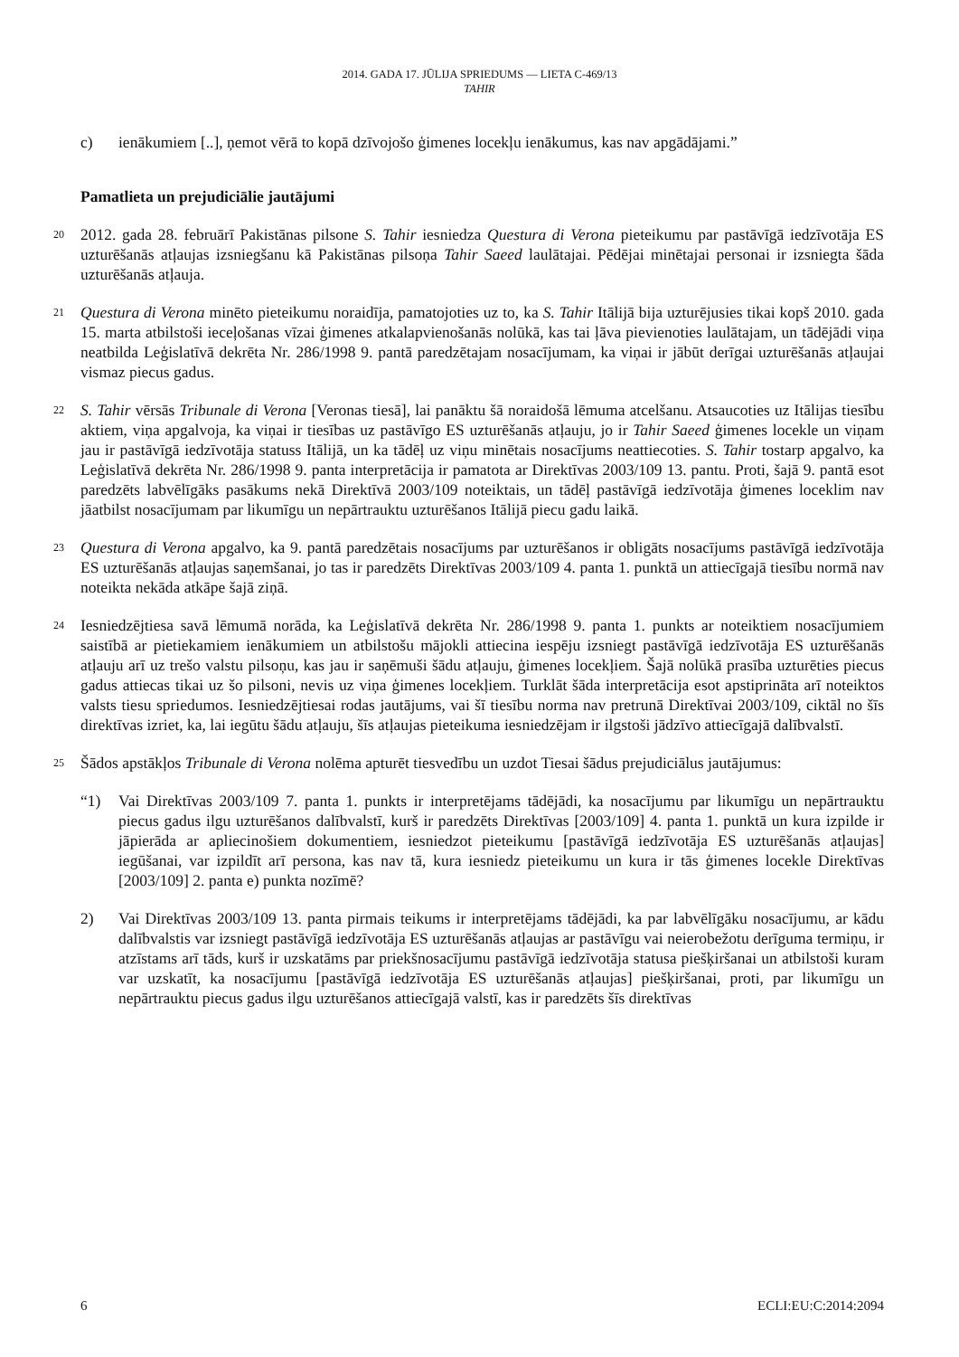2014. GADA 17. JŪLIJA SPRIEDUMS — LIETA C-469/13
TAHIR
c) ienākumiem [..], ņemot vērā to kopā dzīvojošo ģimenes locekļu ienākumus, kas nav apgādājami.”
Pamatlieta un prejudiciālie jautājumi
20
2012. gada 28. februārī Pakistānas pilsone S. Tahir iesniedza Questura di Verona pieteikumu par pastāvīgā iedzīvotāja ES uzturēšanās atļaujas izsniegšanu kā Pakistānas pilsoņa Tahir Saeed laulātajai. Pēdējai minētajai personai ir izsniegta šāda uzturēšanās atļauja.
21
Questura di Verona minēto pieteikumu noraidīja, pamatojoties uz to, ka S. Tahir Itālijā bija uzturējusies tikai kopš 2010. gada 15. marta atbilstoši ieceļošanas vīzai ģimenes atkalapvienošanās nolūkā, kas tai ļāva pievienoties laulātajam, un tādējādi viņa neatbilda Leģislatīvā dekrēta Nr. 286/1998 9. pantā paredzētajam nosacījumam, ka viņai ir jābūt derīgai uzturēšanās atļaujai vismaz piecus gadus.
22
S. Tahir vērsās Tribunale di Verona [Veronas tiesā], lai panāktu šā noraidošā lēmuma atcelšanu. Atsaucoties uz Itālijas tiesību aktiem, viņa apgalvoja, ka viņai ir tiesības uz pastāvīgo ES uzturēšanās atļauju, jo ir Tahir Saeed ģimenes locekle un viņam jau ir pastāvīgā iedzīvotāja statuss Itālijā, un ka tādēļ uz viņu minētais nosacījums neattiecoties. S. Tahir tostarp apgalvo, ka Leģislatīvā dekrēta Nr. 286/1998 9. panta interpretācija ir pamatota ar Direktīvas 2003/109 13. pantu. Proti, šajā 9. pantā esot paredzēts labvēlīgāks pasākums nekā Direktīvā 2003/109 noteiktais, un tādēļ pastāvīgā iedzīvotāja ģimenes loceklim nav jāatbilst nosacījumam par likumīgu un nepārtrauktu uzturēšanos Itālijā piecu gadu laikā.
23
Questura di Verona apgalvo, ka 9. pantā paredzētais nosacījums par uzturēšanos ir obligāts nosacījums pastāvīgā iedzīvotāja ES uzturēšanās atļaujas saņemšanai, jo tas ir paredzēts Direktīvas 2003/109 4. panta 1. punktā un attiecīgajā tiesību normā nav noteikta nekāda atkāpe šajā ziņā.
24
Iesniedzējtiesa savā lēmumā norāda, ka Leģislatīvā dekrēta Nr. 286/1998 9. panta 1. punkts ar noteiktiem nosacījumiem saistībā ar pietiekamiem ienākumiem un atbilstošu mājokli attiecina iespēju izsniegt pastāvīgā iedzīvotāja ES uzturēšanās atļauju arī uz trešo valstu pilsoņu, kas jau ir saņēmuši šādu atļauju, ģimenes locekļiem. Šajā nolūkā prasība uzturēties piecus gadus attiecas tikai uz šo pilsoni, nevis uz viņa ģimenes locekļiem. Turklāt šāda interpretācija esot apstiprināta arī noteiktos valsts tiesu spriedumos. Iesniedzējtiesai rodas jautājums, vai šī tiesību norma nav pretrunā Direktīvai 2003/109, ciktāl no šīs direktīvas izriet, ka, lai iegūtu šādu atļauju, šīs atļaujas pieteikuma iesniedzējam ir ilgstoši jādzīvo attiecīgajā dalībvalstī.
25
Šādos apstākļos Tribunale di Verona nolēma apturēt tiesvedību un uzdot Tiesai šādus prejudiciālus jautājumus:
“1) Vai Direktīvas 2003/109 7. panta 1. punkts ir interpretējams tādējādi, ka nosacījumu par likumīgu un nepārtrauktu piecus gadus ilgu uzturēšanos dalībvalstī, kurš ir paredzēts Direktīvas [2003/109] 4. panta 1. punktā un kura izpilde ir jāpierāda ar apliecinošiem dokumentiem, iesniedzot pieteikumu [pastāvīgā iedzīvotāja ES uzturēšanās atļaujas] iegūšanai, var izpildīt arī persona, kas nav tā, kura iesniedz pieteikumu un kura ir tās ģimenes locekle Direktīvas [2003/109] 2. panta e) punkta nozīmē?
2) Vai Direktīvas 2003/109 13. panta pirmais teikums ir interpretējams tādējādi, ka par labvēlīgāku nosacījumu, ar kādu dalībvalstis var izsniegt pastāvīgā iedzīvotāja ES uzturēšanās atļaujas ar pastāvīgu vai neierobežotu derīguma termiņu, ir atzīstams arī tāds, kurš ir uzskatāms par priekšnosacījumu pastāvīgā iedzīvotāja statusa piešķiršanai un atbilstoši kuram var uzskatīt, ka nosacījumu [pastāvīgā iedzīvotāja ES uzturēšanās atļaujas] piešķiršanai, proti, par likumīgu un nepārtrauktu piecus gadus ilgu uzturēšanos attiecīgajā valstī, kas ir paredzēts šīs direktīvas
6 ECLI:EU:C:2014:2094